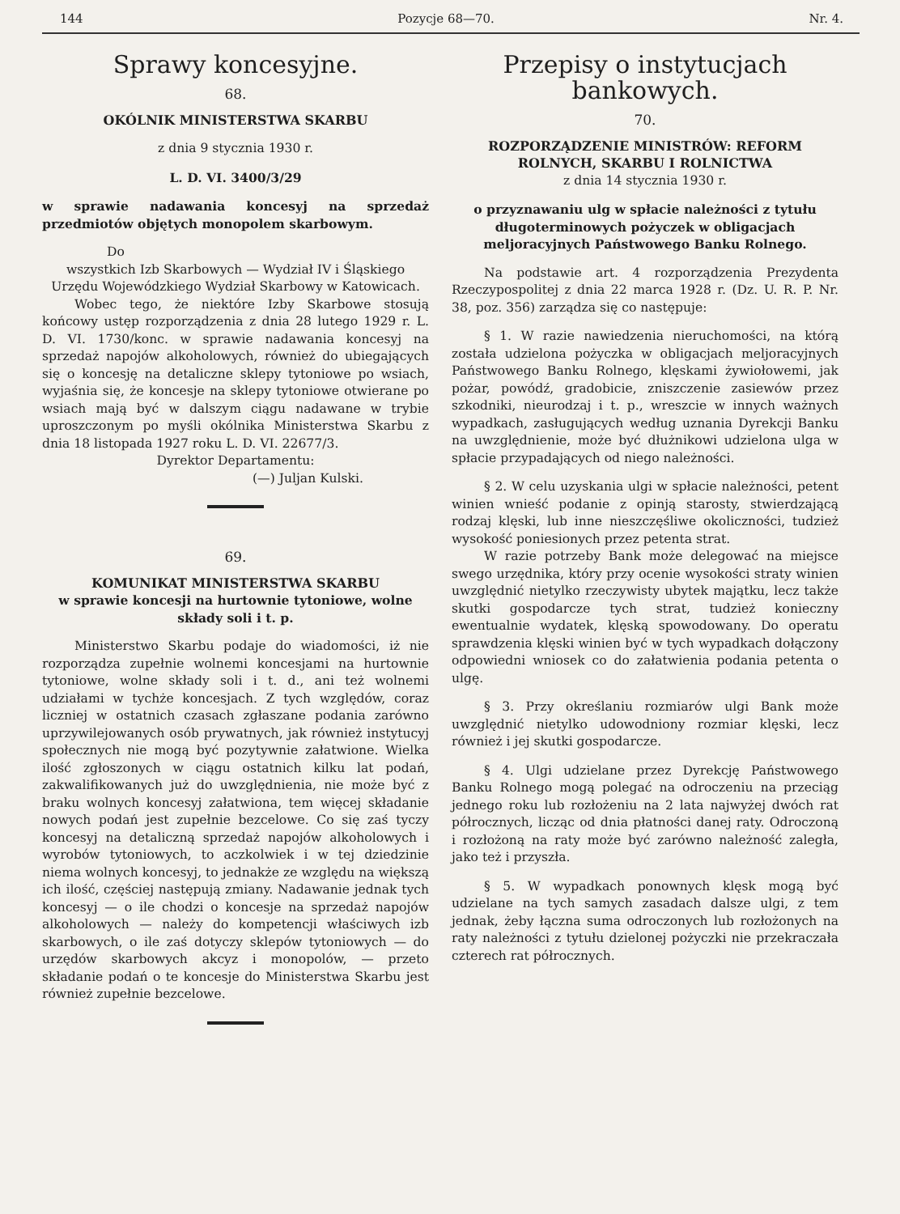144 Pozycje 68—70. Nr. 4.
Sprawy koncesyjne.
68.
OKÓLNIK MINISTERSTWA SKARBU
z dnia 9 stycznia 1930 r.
L. D. VI. 3400/3/29
w sprawie nadawania koncesyj na sprzedaż przedmiotów objętych monopolem skarbowym.
Do
wszystkich Izb Skarbowych — Wydział IV i Śląskiego Urzędu Wojewódzkiego Wydział Skarbowy w Katowicach.
Wobec tego, że niektóre Izby Skarbowe stosują końcowy ustęp rozporządzenia z dnia 28 lutego 1929 r. L. D. VI. 1730/konc. w sprawie nadawania koncesyj na sprzedaż napojów alkoholowych, również do ubiegających się o koncesję na detaliczne sklepy tytoniowe po wsiach, wyjaśnia się, że koncesje na sklepy tytoniowe otwierane po wsiach mają być w dalszym ciągu nadawane w trybie uproszczonym po myśli okólnika Ministerstwa Skarbu z dnia 18 listopada 1927 roku L. D. VI. 22677/3.
Dyrektor Departamentu:
(—) Juljan Kulski.
69.
KOMUNIKAT MINISTERSTWA SKARBU
w sprawie koncesji na hurtownie tytoniowe, wolne składy soli i t. p.
Ministerstwo Skarbu podaje do wiadomości, iż nie rozporządza zupełnie wolnemi koncesjami na hurtownie tytoniowe, wolne składy soli i t. d., ani też wolnemi udziałami w tychże koncesjach. Z tych względów, coraz liczniej w ostatnich czasach zgłaszane podania zarówno uprzywilejowanych osób prywatnych, jak również instytucyj społecznych nie mogą być pozytywnie załatwione. Wielka ilość zgłoszonych w ciągu ostatnich kilku lat podań, zakwalifikowanych już do uwzględnienia, nie może być z braku wolnych koncesyj załatwiona, tem więcej składanie nowych podań jest zupełnie bezcelowe. Co się zaś tyczy koncesyj na detaliczną sprzedaż napojów alkoholowych i wyrobów tytoniowych, to aczkolwiek i w tej dziedzinie niema wolnych koncesyj, to jednakże ze względu na większą ich ilość, częściej następują zmiany. Nadawanie jednak tych koncesyj — o ile chodzi o koncesje na sprzedaż napojów alkoholowych — należy do kompetencji właściwych izb skarbowych, o ile zaś dotyczy sklepów tytoniowych — do urzędów skarbowych akcyz i monopolów, — przeto składanie podań o te koncesje do Ministerstwa Skarbu jest również zupełnie bezcelowe.
Przepisy o instytucjach bankowych.
70.
ROZPORZĄDZENIE MINISTRÓW: REFORM ROLNYCH, SKARBU I ROLNICTWA
z dnia 14 stycznia 1930 r.
o przyznawaniu ulg w spłacie należności z tytułu długoterminowych pożyczek w obligacjach meljoracyjnych Państwowego Banku Rolnego.
Na podstawie art. 4 rozporządzenia Prezydenta Rzeczypospolitej z dnia 22 marca 1928 r. (Dz. U. R. P. Nr. 38, poz. 356) zarządza się co następuje:
§ 1. W razie nawiedzenia nieruchomości, na którą została udzielona pożyczka w obligacjach meljoracyjnych Państwowego Banku Rolnego, klęskami żywiołowemi, jak pożar, powódź, gradobicie, zniszczenie zasiewów przez szkodniki, nieurodzaj i t. p., wreszcie w innych ważnych wypadkach, zasługujących według uznania Dyrekcji Banku na uwzględnienie, może być dłużnikowi udzielona ulga w spłacie przypadających od niego należności.
§ 2. W celu uzyskania ulgi w spłacie należności, petent winien wnieść podanie z opinją starosty, stwierdzającą rodzaj klęski, lub inne nieszczęśliwe okoliczności, tudzież wysokość poniesionych przez petenta strat.
W razie potrzeby Bank może delegować na miejsce swego urzędnika, który przy ocenie wysokości straty winien uwzględnić nietylko rzeczywisty ubytek majątku, lecz także skutki gospodarcze tych strat, tudzież konieczny ewentualnie wydatek, klęską spowodowany. Do operatu sprawdzenia klęski winien być w tych wypadkach dołączony odpowiedni wniosek co do załatwienia podania petenta o ulgę.
§ 3. Przy określaniu rozmiarów ulgi Bank może uwzględnić nietylko udowodniony rozmiar klęski, lecz również i jej skutki gospodarcze.
§ 4. Ulgi udzielane przez Dyrekcję Państwowego Banku Rolnego mogą polegać na odroczeniu na przeciąg jednego roku lub rozłożeniu na 2 lata najwyżej dwóch rat półrocznych, licząc od dnia płatności danej raty. Odroczoną i rozłożoną na raty może być zarówno należność zaległa, jako też i przyszła.
§ 5. W wypadkach ponownych klęsk mogą być udzielane na tych samych zasadach dalsze ulgi, z tem jednak, żeby łączna suma odroczonych lub rozłożonych na raty należności z tytułu dzielonej pożyczki nie przekraczała czterech rat półrocznych.